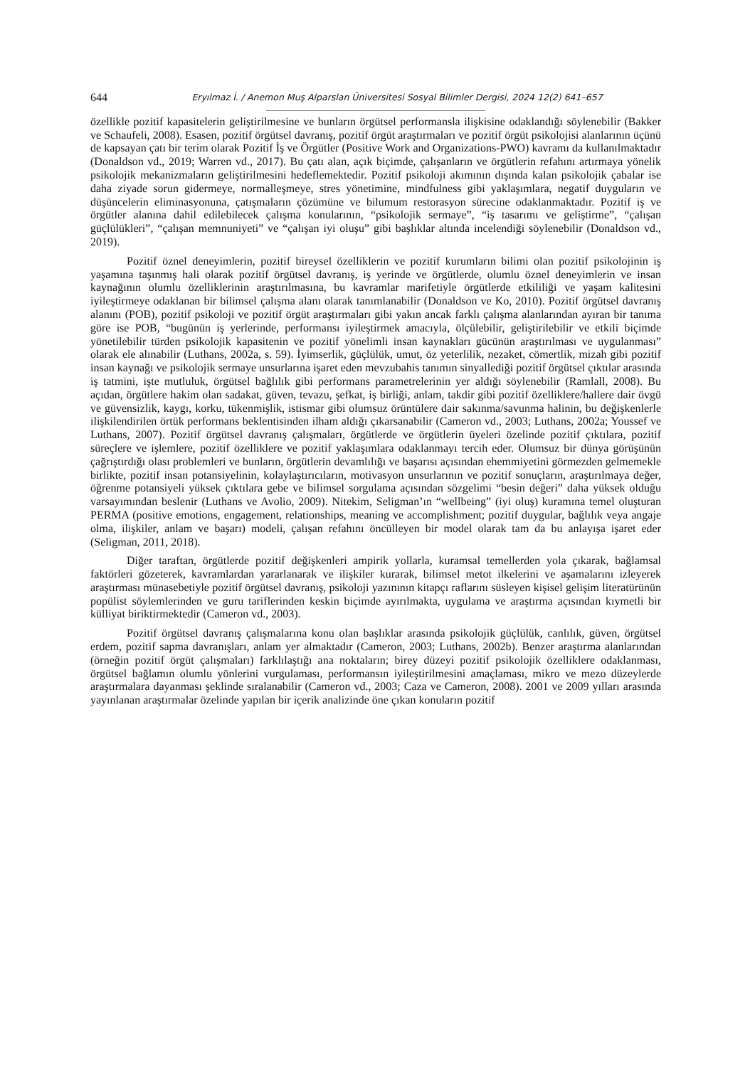644 Eryılmaz İ. / Anemon Muş Alparslan Üniversitesi Sosyal Bilimler Dergisi, 2024 12(2) 641–657
özellikle pozitif kapasitelerin geliştirilmesine ve bunların örgütsel performansla ilişkisine odaklandığı söylenebilir (Bakker ve Schaufeli, 2008). Esasen, pozitif örgütsel davranış, pozitif örgüt araştırmaları ve pozitif örgüt psikolojisi alanlarının üçünü de kapsayan çatı bir terim olarak Pozitif İş ve Örgütler (Positive Work and Organizations-PWO) kavramı da kullanılmaktadır (Donaldson vd., 2019; Warren vd., 2017). Bu çatı alan, açık biçimde, çalışanların ve örgütlerin refahını artırmaya yönelik psikolojik mekanizmaların geliştirilmesini hedeflemektedir. Pozitif psikoloji akımının dışında kalan psikolojik çabalar ise daha ziyade sorun gidermeye, normalleşmeye, stres yönetimine, mindfulness gibi yaklaşımlara, negatif duyguların ve düşüncelerin eliminasyonuna, çatışmaların çözümüne ve bilumum restorasyon sürecine odaklanmaktadır. Pozitif iş ve örgütler alanına dahil edilebilecek çalışma konularının, “psikolojik sermaye”, “iş tasarımı ve geliştirme”, “çalışan güçlülükleri”, “çalışan memnuniyeti” ve “çalışan iyi oluşu” gibi başlıklar altında incelendiği söylenebilir (Donaldson vd., 2019).
Pozitif öznel deneyimlerin, pozitif bireysel özelliklerin ve pozitif kurumların bilimi olan pozitif psikolojinin iş yaşamına taşınmış hali olarak pozitif örgütsel davranış, iş yerinde ve örgütlerde, olumlu öznel deneyimlerin ve insan kaynağının olumlu özelliklerinin araştırılmasına, bu kavramlar marifetiyle örgütlerde etkililiği ve yaşam kalitesini iyileştirmeye odaklanan bir bilimsel çalışma alanı olarak tanımlanabilir (Donaldson ve Ko, 2010). Pozitif örgütsel davranış alanını (POB), pozitif psikoloji ve pozitif örgüt araştırmaları gibi yakın ancak farklı çalışma alanlarından ayıran bir tanıma göre ise POB, “bugünün iş yerlerinde, performansı iyileştirmek amacıyla, ölçülebilir, geliştirilebilir ve etkili biçimde yönetilebilir türden psikolojik kapasitenin ve pozitif yönelimli insan kaynakları gücünün araştırılması ve uygulanması” olarak ele alınabilir (Luthans, 2002a, s. 59). İyimserlik, güçlülük, umut, öz yeterlilik, nezaket, cömertlik, mizah gibi pozitif insan kaynağı ve psikolojik sermaye unsurlarına işaret eden mevzubahis tanımın sinyallediği pozitif örgütsel çıktılar arasında iş tatmini, işte mutluluk, örgütsel bağlılık gibi performans parametrelerinin yer aldığı söylenebilir (Ramlall, 2008). Bu açıdan, örgütlere hakim olan sadakat, güven, tevazu, şefkat, iş birliği, anlam, takdir gibi pozitif özelliklere/hallere dair övgü ve güvensizlik, kaygı, korku, tükenmişlik, istismar gibi olumsuz örüntülere dair sakınma/savunma halinin, bu değişkenlerle ilişkilendirilen örtük performans beklentisinden ilham aldığı çıkarsanabilir (Cameron vd., 2003; Luthans, 2002a; Youssef ve Luthans, 2007). Pozitif örgütsel davranış çalışmaları, örgütlerde ve örgütlerin üyeleri özelinde pozitif çıktılara, pozitif süreçlere ve işlemlere, pozitif özelliklere ve pozitif yaklaşımlara odaklanmayı tercih eder. Olumsuz bir dünya görüşünün çağrıştırdığı olası problemleri ve bunların, örgütlerin devamlılığı ve başarısı açısından ehemmiyetini görmezden gelmemekle birlikte, pozitif insan potansiyelinin, kolaylaştırıcıların, motivasyon unsurlarının ve pozitif sonuçların, araştırılmaya değer, öğrenme potansiyeli yüksek çıktılara gebe ve bilimsel sorgulama açısından sözgelimi “besin değeri” daha yüksek olduğu varsayımından beslenir (Luthans ve Avolio, 2009). Nitekim, Seligman’ın “wellbeing” (iyi oluş) kuramına temel oluşturan PERMA (positive emotions, engagement, relationships, meaning ve accomplishment; pozitif duygular, bağlılık veya angaje olma, ilişkiler, anlam ve başarı) modeli, çalışan refahını öncülleyen bir model olarak tam da bu anlayışa işaret eder (Seligman, 2011, 2018).
Diğer taraftan, örgütlerde pozitif değişkenleri ampirik yollarla, kuramsal temellerden yola çıkarak, bağlamsal faktörleri gözeterek, kavramlardan yararlanarak ve ilişkiler kurarak, bilimsel metot ilkelerini ve aşamalarını izleyerek araştırması münasebetiyle pozitif örgütsel davranış, psikoloji yazınının kitapçı raflarını süsleyen kişisel gelişim literatürünün popülist söylemlerinden ve guru tariflerinden keskin biçimde ayırılmakta, uygulama ve araştırma açısından kıymetli bir külliyat biriktirmektedir (Cameron vd., 2003).
Pozitif örgütsel davranış çalışmalarına konu olan başlıklar arasında psikolojik güçlülük, canlılık, güven, örgütsel erdem, pozitif sapma davranışları, anlam yer almaktadır (Cameron, 2003; Luthans, 2002b). Benzer araştırma alanlarından (örneğin pozitif örgüt çalışmaları) farklılaştığı ana noktaların; birey düzeyi pozitif psikolojik özelliklere odaklanması, örgütsel bağlamın olumlu yönlerini vurgulaması, performansın iyileştirilmesini amaçlaması, mikro ve mezo düzeylerde araştırmalara dayanması şeklinde sıralanabilir (Cameron vd., 2003; Caza ve Cameron, 2008). 2001 ve 2009 yılları arasında yayınlanan araştırmalar özelinde yapılan bir içerik analizinde öne çıkan konuların pozitif